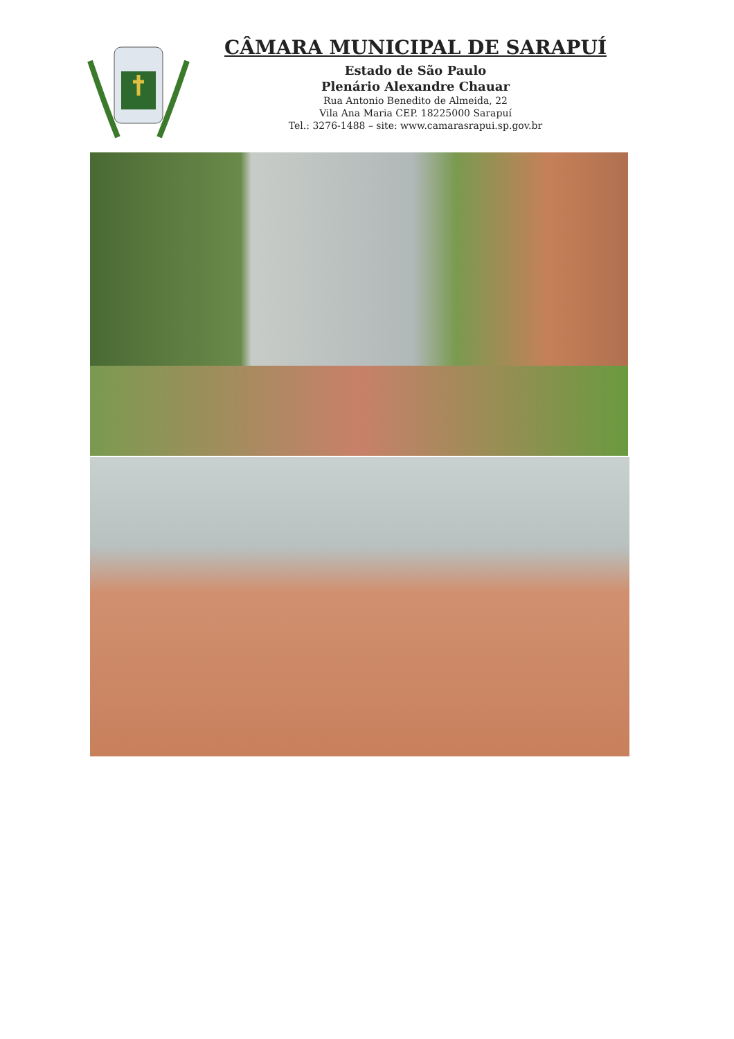CÂMARA MUNICIPAL DE SARAPUÍ
Estado de São Paulo
Plenário Alexandre Chauar
Rua Antonio Benedito de Almeida, 22
Vila Ana Maria CEP. 18225000 Sarapuí
Tel.: 3276-1488 – site: www.camarasrapui.sp.gov.br